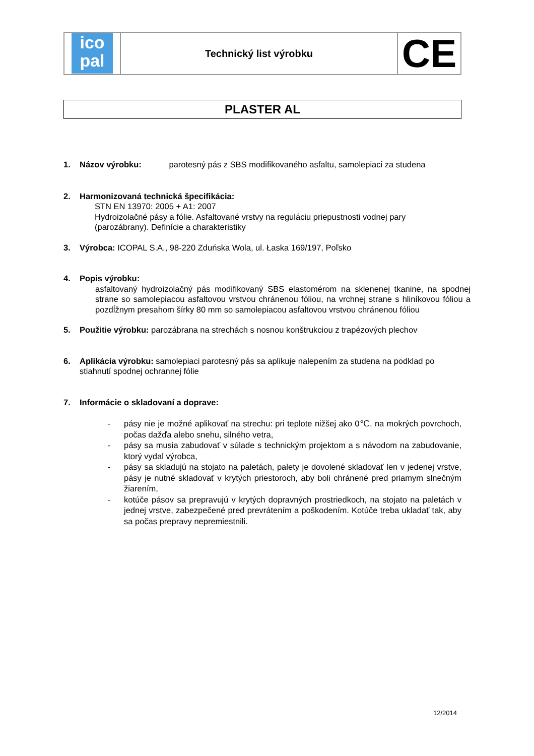ico
pal
Technický list výrobku
CE
PLASTER AL
1. Názov výrobku: parotesný pás z SBS modifikovaného asfaltu, samolepiaci za studena
2. Harmonizovaná technická špecifikácia:
STN EN 13970: 2005 + A1: 2007
Hydroizolačné pásy a fólie. Asfaltované vrstvy na reguláciu priepustnosti vodnej pary (parozábrany). Definície a charakteristiky
3. Výrobca: ICOPAL S.A., 98-220 Zduńska Wola, ul. Łaska 169/197, Poľsko
4. Popis výrobku:
asfaltovaný hydroizolačný pás modifikovaný SBS elastomérom na sklenenej tkanine, na spodnej strane so samolepiacou asfaltovou vrstvou chránenou fóliou, na vrchnej strane s hliníkovou fóliou a pozdĺžnym presahom šírky 80 mm so samolepiacou asfaltovou vrstvou chránenou fóliou
5. Použitie výrobku: parozábrana na strechách s nosnou konštrukciou z trapézových plechov
6. Aplikácia výrobku: samolepiaci parotesný pás sa aplikuje nalepením za studena na podklad po stiahnutí spodnej ochrannej fólie
7. Informácie o skladovaní a doprave:
- pásy nie je možné aplikovať na strechu: pri teplote nižšej ako 0℃, na mokrých povrchoch, počas dažďa alebo snehu, silného vetra,
- pásy sa musia zabudovať v súlade s technickým projektom a s návodom na zabudovanie, ktorý vydal výrobca,
- pásy sa skladujú na stojato na paletách, palety je dovolené skladovať len v jedenej vrstve, pásy je nutné skladovať v krytých priestoroch, aby boli chránené pred priamym slnečným žiarením,
- kotúče pásov sa prepravujú v krytých dopravných prostriedkoch, na stojato na paletách v jednej vrstve, zabezpečené pred prevrátením a poškodením. Kotúče treba ukladať tak, aby sa počas prepravy nepremiestnili.
12/2014